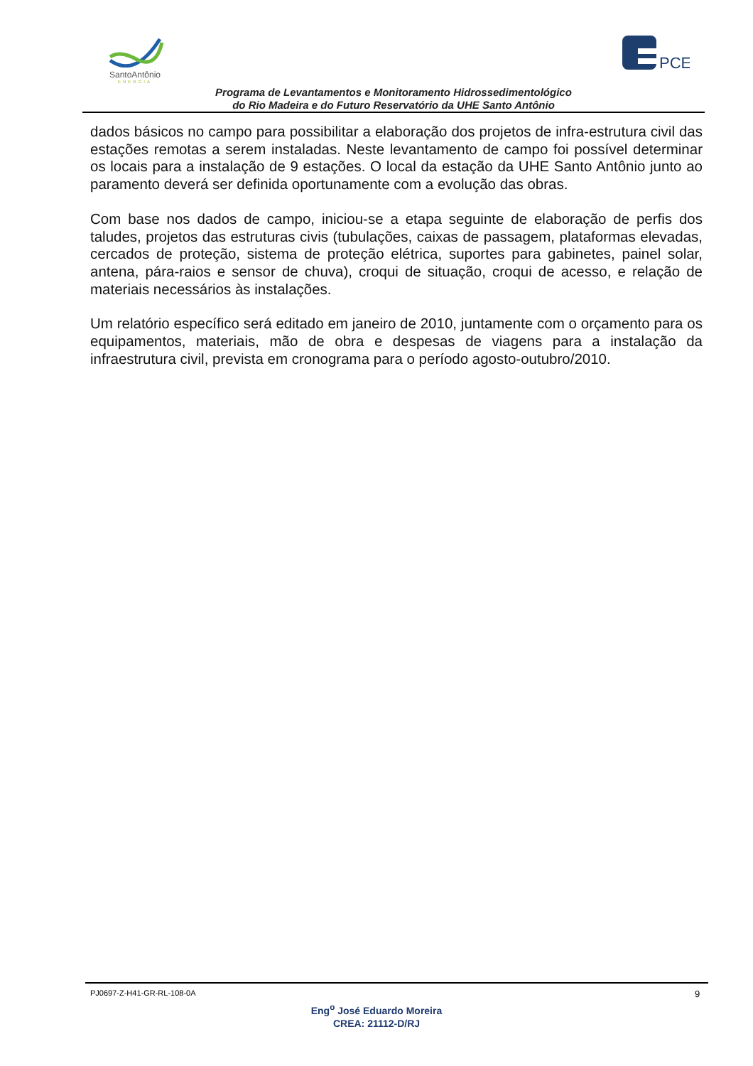SantoAntônio
ENERGIA
PCE
Programa de Levantamentos e Monitoramento Hidrossedimentológico
do Rio Madeira e do Futuro Reservatório da UHE Santo Antônio
dados básicos no campo para possibilitar a elaboração dos projetos de infra-estrutura civil das estações remotas a serem instaladas. Neste levantamento de campo foi possível determinar os locais para a instalação de 9 estações. O local da estação da UHE Santo Antônio junto ao paramento deverá ser definida oportunamente com a evolução das obras.
Com base nos dados de campo, iniciou-se a etapa seguinte de elaboração de perfis dos taludes, projetos das estruturas civis (tubulações, caixas de passagem, plataformas elevadas, cercados de proteção, sistema de proteção elétrica, suportes para gabinetes, painel solar, antena, pára-raios e sensor de chuva), croqui de situação, croqui de acesso, e relação de materiais necessários às instalações.
Um relatório específico será editado em janeiro de 2010, juntamente com o orçamento para os equipamentos, materiais, mão de obra e despesas de viagens para a instalação da infraestrutura civil, prevista em cronograma para o período agosto-outubro/2010.
PJ0697-Z-H41-GR-RL-108-0A 9
Eng<sup>o</sup> José Eduardo Moreira
CREA: 21112-D/RJ